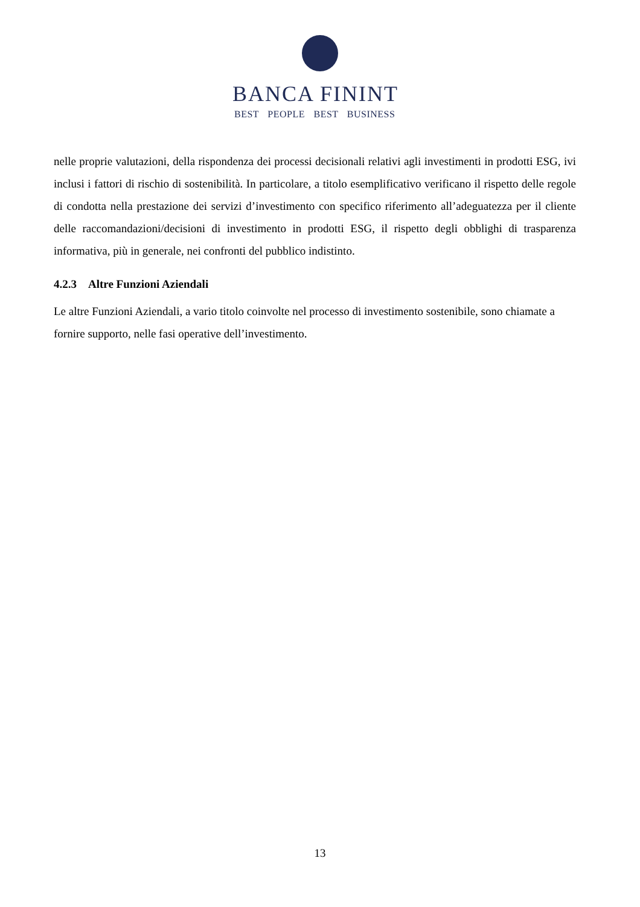BANCA FININT
BEST PEOPLE BEST BUSINESS
nelle proprie valutazioni, della rispondenza dei processi decisionali relativi agli investimenti in prodotti ESG, ivi inclusi i fattori di rischio di sostenibilità. In particolare, a titolo esemplificativo verificano il rispetto delle regole di condotta nella prestazione dei servizi d’investimento con specifico riferimento all’adeguatezza per il cliente delle raccomandazioni/decisioni di investimento in prodotti ESG, il rispetto degli obblighi di trasparenza informativa, più in generale, nei confronti del pubblico indistinto.
4.2.3 Altre Funzioni Aziendali
Le altre Funzioni Aziendali, a vario titolo coinvolte nel processo di investimento sostenibile, sono chiamate a fornire supporto, nelle fasi operative dell’investimento.
13